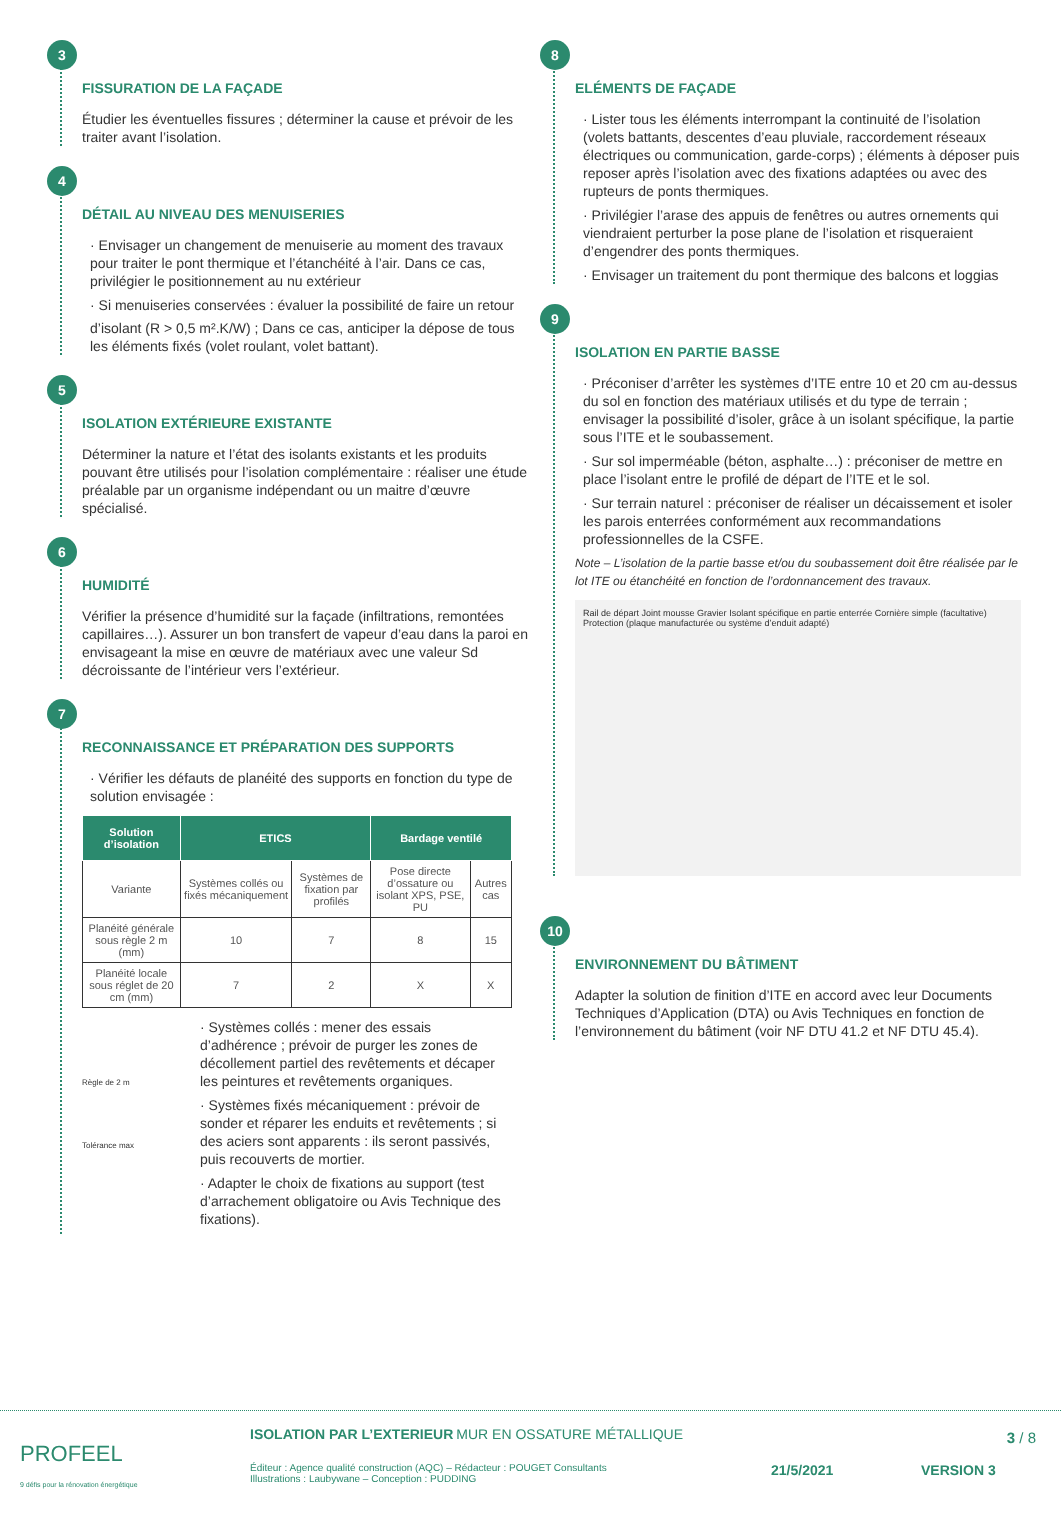3
FISSURATION DE LA FAÇADE
Étudier les éventuelles fissures ; déterminer la cause et prévoir de les traiter avant l’isolation.
4
DÉTAIL AU NIVEAU DES MENUISERIES
· Envisager un changement de menuiserie au moment des travaux pour traiter le pont thermique et l’étanchéité à l’air. Dans ce cas, privilégier le positionnement au nu extérieur
· Si menuiseries conservées : évaluer la possibilité de faire un retour d’isolant (R > 0,5 m².K/W) ; Dans ce cas, anticiper la dépose de tous les éléments fixés (volet roulant, volet battant).
5
ISOLATION EXTÉRIEURE EXISTANTE
Déterminer la nature et l’état des isolants existants et les produits pouvant être utilisés pour l’isolation complémentaire : réaliser une étude préalable par un organisme indépendant ou un maitre d’œuvre spécialisé.
6
HUMIDITÉ
Vérifier la présence d’humidité sur la façade (infiltrations, remontées capillaires…). Assurer un bon transfert de vapeur d’eau dans la paroi en envisageant la mise en œuvre de matériaux avec une valeur Sd décroissante de l’intérieur vers l’extérieur.
7
RECONNAISSANCE ET PRÉPARATION DES SUPPORTS
· Vérifier les défauts de planéité des supports en fonction du type de solution envisagée :
| Solution d’isolation | ETICS | | Bardage ventilé | |
| --- | --- | --- | --- | --- |
| Variante | Systèmes collés ou fixés mécaniquement | Systèmes de fixation par profilés | Pose directe d’ossature ou isolant XPS, PSE, PU | Autres cas |
| Planéité générale sous règle 2 m (mm) | 10 | 7 | 8 | 15 |
| Planéité locale sous réglet de 20 cm (mm) | 7 | 2 | X | X |
Règle de 2 m
Tolérance max
· Systèmes collés : mener des essais d’adhérence ; prévoir de purger les zones de décollement partiel des revêtements et décaper les peintures et revêtements organiques.
· Systèmes fixés mécaniquement : prévoir de sonder et réparer les enduits et revêtements ; si des aciers sont apparents : ils seront passivés, puis recouverts de mortier.
· Adapter le choix de fixations au support (test d’arrachement obligatoire ou Avis Technique des fixations).
8
ELÉMENTS DE FAÇADE
· Lister tous les éléments interrompant la continuité de l’isolation (volets battants, descentes d’eau pluviale, raccordement réseaux électriques ou communication, garde-corps) ; éléments à déposer puis reposer après l’isolation avec des fixations adaptées ou avec des rupteurs de ponts thermiques.
· Privilégier l’arase des appuis de fenêtres ou autres ornements qui viendraient perturber la pose plane de l’isolation et risqueraient d’engendrer des ponts thermiques.
· Envisager un traitement du pont thermique des balcons et loggias
9
ISOLATION EN PARTIE BASSE
· Préconiser d’arrêter les systèmes d’ITE entre 10 et 20 cm au-dessus du sol en fonction des matériaux utilisés et du type de terrain ; envisager la possibilité d’isoler, grâce à un isolant spécifique, la partie sous l’ITE et le soubassement.
· Sur sol imperméable (béton, asphalte…) : préconiser de mettre en place l’isolant entre le profilé de départ de l’ITE et le sol.
· Sur terrain naturel : préconiser de réaliser un décaissement et isoler les parois enterrées conformément aux recommandations professionnelles de la CSFE.
Note – L’isolation de la partie basse et/ou du soubassement doit être réalisée par le lot ITE ou étanchéité en fonction de l’ordonnancement des travaux.
Rail de départ Joint mousse Gravier Isolant spécifique en partie enterrée Cornière simple (facultative) Protection (plaque manufacturée ou système d’enduit adapté)
10
ENVIRONNEMENT DU BÂTIMENT
Adapter la solution de finition d’ITE en accord avec leur Documents Techniques d’Application (DTA) ou Avis Techniques en fonction de l’environnement du bâtiment (voir NF DTU 41.2 et NF DTU 45.4).
PROFEEL
9 défis pour la rénovation énergétique
ISOLATION PAR L’EXTERIEUR MUR EN OSSATURE MÉTALLIQUE
Éditeur : Agence qualité construction (AQC) – Rédacteur : POUGET Consultants
Illustrations : Laubywane – Conception : PUDDING
21/5/2021 VERSION 3
3 / 8